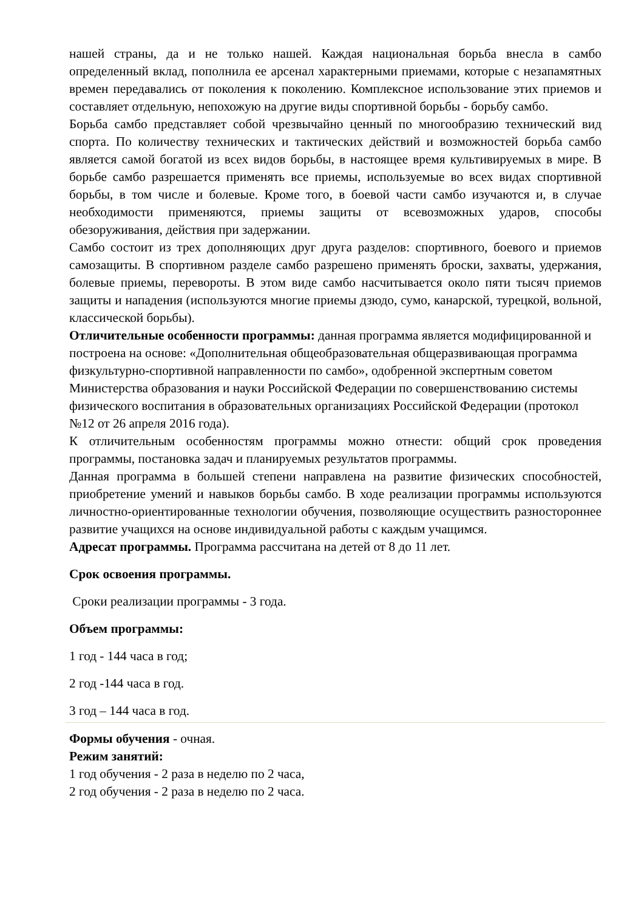нашей страны, да и не только нашей. Каждая национальная борьба внесла в самбо определенный вклад, пополнила ее арсенал характерными приемами, которые с незапамятных времен передавались от поколения к поколению. Комплексное использование этих приемов и составляет отдельную, непохожую на другие виды спортивной борьбы - борьбу самбо.
Борьба самбо представляет собой чрезвычайно ценный по многообразию технический вид спорта. По количеству технических и тактических действий и возможностей борьба самбо является самой богатой из всех видов борьбы, в настоящее время культивируемых в мире. В борьбе самбо разрешается применять все приемы, используемые во всех видах спортивной борьбы, в том числе и болевые. Кроме того, в боевой части самбо изучаются и, в случае необходимости применяются, приемы защиты от всевозможных ударов, способы обезоруживания, действия при задержании.
Самбо состоит из трех дополняющих друг друга разделов: спортивного, боевого и приемов самозащиты. В спортивном разделе самбо разрешено применять броски, захваты, удержания, болевые приемы, перевороты. В этом виде самбо насчитывается около пяти тысяч приемов защиты и нападения (используются многие приемы дзюдо, сумо, канарской, турецкой, вольной, классической борьбы).
Отличительные особенности программы: данная программа является модифицированной и построена на основе: «Дополнительная общеобразовательная общеразвивающая программа физкультурно-спортивной направленности по самбо», одобренной экспертным советом Министерства образования и науки Российской Федерации по совершенствованию системы физического воспитания в образовательных организациях Российской Федерации (протокол №12 от 26 апреля 2016 года).
К отличительным особенностям программы можно отнести: общий срок проведения программы, постановка задач и планируемых результатов программы.
Данная программа в большей степени направлена на развитие физических способностей, приобретение умений и навыков борьбы самбо. В ходе реализации программы используются личностно-ориентированные технологии обучения, позволяющие осуществить разностороннее развитие учащихся на основе индивидуальной работы с каждым учащимся.
Адресат программы. Программа рассчитана на детей от 8 до 11 лет.
Срок освоения программы.
Сроки реализации программы - 3 года.
Объем программы:
1 год - 144 часа в год;
2 год -144 часа в год.
3 год – 144 часа в год.
Формы обучения - очная.
Режим занятий:
1 год обучения - 2 раза в неделю по 2 часа,
2 год обучения - 2 раза в неделю по 2 часа.